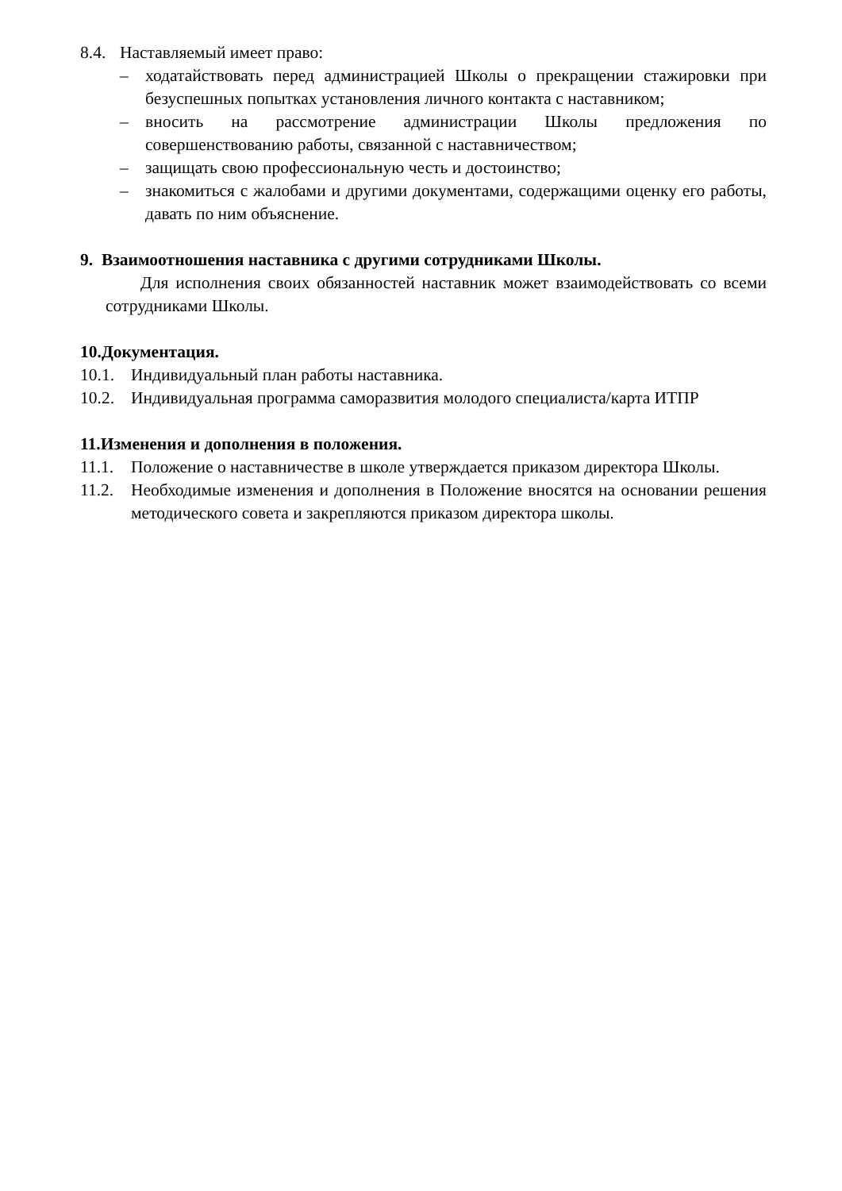8.4. Наставляемый имеет право:
– ходатайствовать перед администрацией Школы о прекращении стажировки при безуспешных попытках установления личного контакта с наставником;
– вносить на рассмотрение администрации Школы предложения по совершенствованию работы, связанной с наставничеством;
– защищать свою профессиональную честь и достоинство;
– знакомиться с жалобами и другими документами, содержащими оценку его работы, давать по ним объяснение.
9. Взаимоотношения наставника с другими сотрудниками Школы.
Для исполнения своих обязанностей наставник может взаимодействовать со всеми сотрудниками Школы.
10.Документация.
10.1. Индивидуальный план работы наставника.
10.2. Индивидуальная программа саморазвития молодого специалиста/карта ИТПР
11.Изменения и дополнения в положения.
11.1. Положение о наставничестве в школе утверждается приказом директора Школы.
11.2. Необходимые изменения и дополнения в Положение вносятся на основании решения методического совета и закрепляются приказом директора школы.